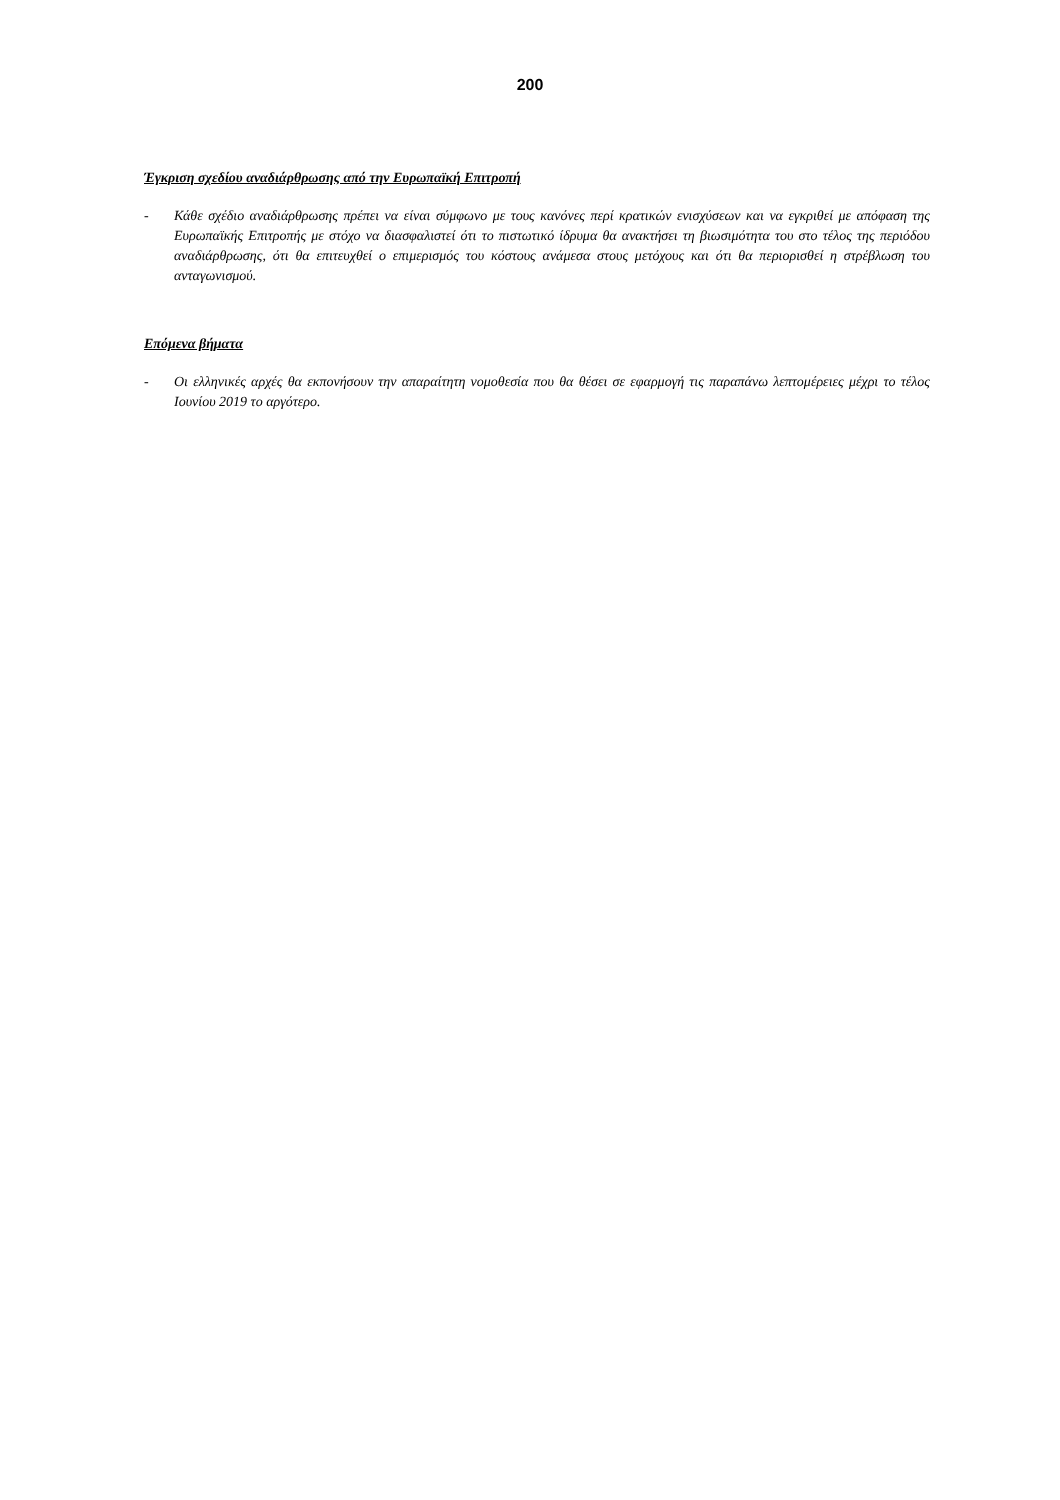200
Έγκριση σχεδίου αναδιάρθρωσης από την Ευρωπαϊκή Επιτροπή
- Κάθε σχέδιο αναδιάρθρωσης πρέπει να είναι σύμφωνο με τους κανόνες περί κρατικών ενισχύσεων και να εγκριθεί με απόφαση της Ευρωπαϊκής Επιτροπής με στόχο να διασφαλιστεί ότι το πιστωτικό ίδρυμα θα ανακτήσει τη βιωσιμότητα του στο τέλος της περιόδου αναδιάρθρωσης, ότι θα επιτευχθεί ο επιμερισμός του κόστους ανάμεσα στους μετόχους και ότι θα περιορισθεί η στρέβλωση του ανταγωνισμού.
Επόμενα βήματα
- Οι ελληνικές αρχές θα εκπονήσουν την απαραίτητη νομοθεσία που θα θέσει σε εφαρμογή τις παραπάνω λεπτομέρειες μέχρι το τέλος Ιουνίου 2019 το αργότερο.